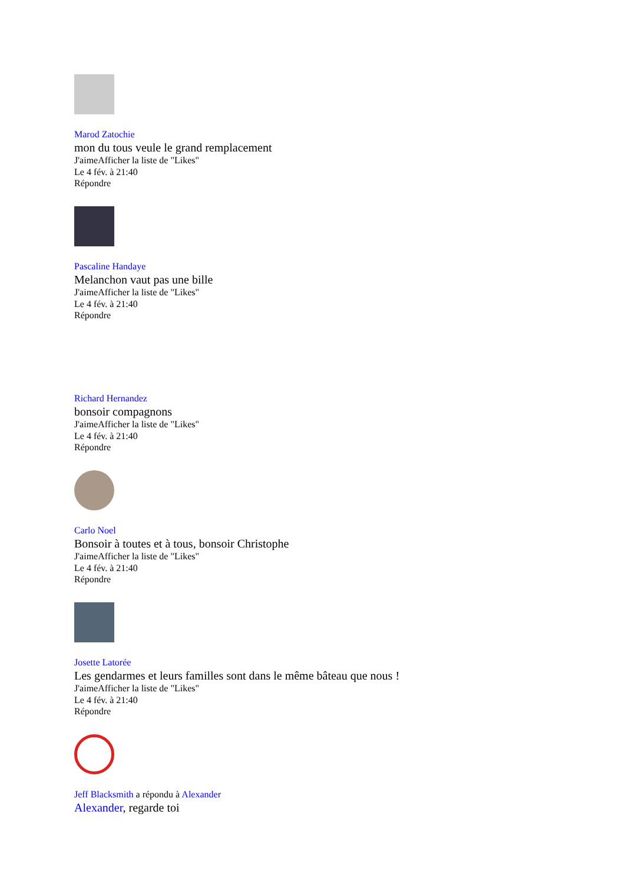Marod Zatochie
mon du tous veule le grand remplacement
J'aimeAfficher la liste de "Likes"
Le 4 fév. à 21:40
Répondre
Pascaline Handaye
Melanchon vaut pas une bille
J'aimeAfficher la liste de "Likes"
Le 4 fév. à 21:40
Répondre
Richard Hernandez
bonsoir compagnons
J'aimeAfficher la liste de "Likes"
Le 4 fév. à 21:40
Répondre
Carlo Noel
Bonsoir à toutes et à tous, bonsoir Christophe
J'aimeAfficher la liste de "Likes"
Le 4 fév. à 21:40
Répondre
Josette Latorée
Les gendarmes et leurs familles sont dans le même bâteau que nous !
J'aimeAfficher la liste de "Likes"
Le 4 fév. à 21:40
Répondre
Jeff Blacksmith a répondu à Alexander
Alexander, regarde toi